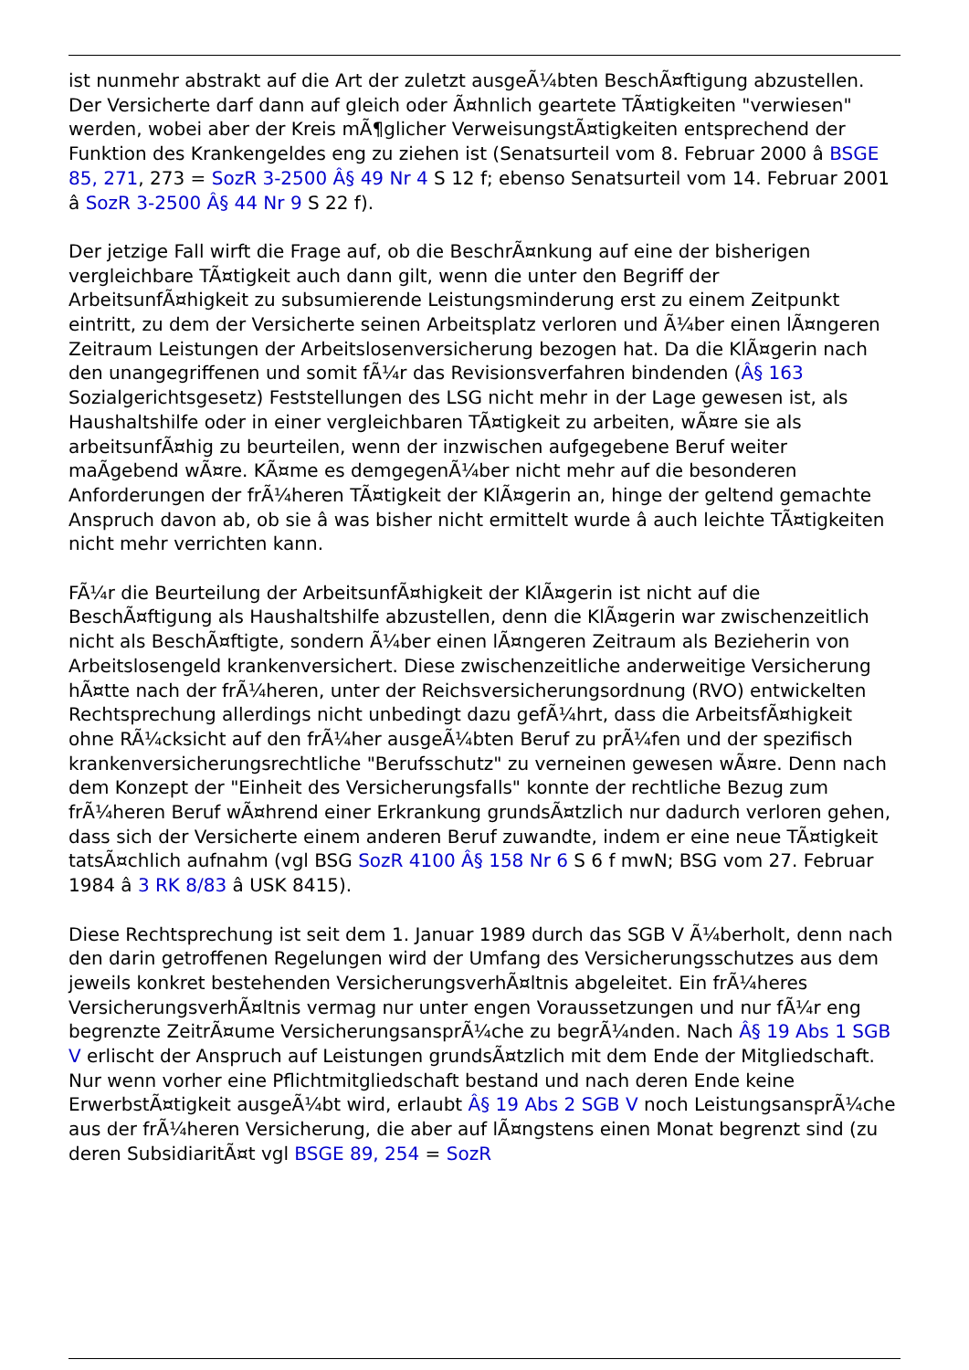ist nunmehr abstrakt auf die Art der zuletzt ausgeÃ¼bten BeschÃ¤ftigung abzustellen. Der Versicherte darf dann auf gleich oder Ã¤hnlich geartete TÃ¤tigkeiten "verwiesen" werden, wobei aber der Kreis mÃ¶glicher VerweisungstÃ¤tigkeiten entsprechend der Funktion des Krankengeldes eng zu ziehen ist (Senatsurteil vom 8. Februar 2000 â BSGE 85, 271, 273 = SozR 3-2500 Â§ 49 Nr 4 S 12 f; ebenso Senatsurteil vom 14. Februar 2001 â SozR 3-2500 Â§ 44 Nr 9 S 22 f).
Der jetzige Fall wirft die Frage auf, ob die BeschrÃ¤nkung auf eine der bisherigen vergleichbare TÃ¤tigkeit auch dann gilt, wenn die unter den Begriff der ArbeitsunfÃ¤higkeit zu subsumierende Leistungsminderung erst zu einem Zeitpunkt eintritt, zu dem der Versicherte seinen Arbeitsplatz verloren und Ã¼ber einen lÃ¤ngeren Zeitraum Leistungen der Arbeitslosenversicherung bezogen hat. Da die KlÃ¤gerin nach den unangegriffenen und somit fÃ¼r das Revisionsverfahren bindenden (Â§ 163 Sozialgerichtsgesetz) Feststellungen des LSG nicht mehr in der Lage gewesen ist, als Haushaltshilfe oder in einer vergleichbaren TÃ¤tigkeit zu arbeiten, wÃ¤re sie als arbeitsunfÃ¤hig zu beurteilen, wenn der inzwischen aufgegebene Beruf weiter maÃgebend wÃ¤re. KÃ¤me es demgegenÃ¼ber nicht mehr auf die besonderen Anforderungen der frÃ¼heren TÃ¤tigkeit der KlÃ¤gerin an, hinge der geltend gemachte Anspruch davon ab, ob sie â was bisher nicht ermittelt wurde â auch leichte TÃ¤tigkeiten nicht mehr verrichten kann.
FÃ¼r die Beurteilung der ArbeitsunfÃ¤higkeit der KlÃ¤gerin ist nicht auf die BeschÃ¤ftigung als Haushaltshilfe abzustellen, denn die KlÃ¤gerin war zwischenzeitlich nicht als BeschÃ¤ftigte, sondern Ã¼ber einen lÃ¤ngeren Zeitraum als Bezieherin von Arbeitslosengeld krankenversichert. Diese zwischenzeitliche anderweitige Versicherung hÃ¤tte nach der frÃ¼heren, unter der Reichsversicherungsordnung (RVO) entwickelten Rechtsprechung allerdings nicht unbedingt dazu gefÃ¼hrt, dass die ArbeitsfÃ¤higkeit ohne RÃ¼cksicht auf den frÃ¼her ausgeÃ¼bten Beruf zu prÃ¼fen und der spezifisch krankenversicherungsrechtliche "Berufsschutz" zu verneinen gewesen wÃ¤re. Denn nach dem Konzept der "Einheit des Versicherungsfalls" konnte der rechtliche Bezug zum frÃ¼heren Beruf wÃ¤hrend einer Erkrankung grundsÃ¤tzlich nur dadurch verloren gehen, dass sich der Versicherte einem anderen Beruf zuwandte, indem er eine neue TÃ¤tigkeit tatsÃ¤chlich aufnahm (vgl BSG SozR 4100 Â§ 158 Nr 6 S 6 f mwN; BSG vom 27. Februar 1984 â 3 RK 8/83 â USK 8415).
Diese Rechtsprechung ist seit dem 1. Januar 1989 durch das SGB V Ã¼berholt, denn nach den darin getroffenen Regelungen wird der Umfang des Versicherungsschutzes aus dem jeweils konkret bestehenden VersicherungsverhÃ¤ltnis abgeleitet. Ein frÃ¼heres VersicherungsverhÃ¤ltnis vermag nur unter engen Voraussetzungen und nur fÃ¼r eng begrenzte ZeitrÃ¤ume VersicherungsansprÃ¼che zu begrÃ¼nden. Nach Â§ 19 Abs 1 SGB V erlischt der Anspruch auf Leistungen grundsÃ¤tzlich mit dem Ende der Mitgliedschaft. Nur wenn vorher eine Pflichtmitgliedschaft bestand und nach deren Ende keine ErwerbstÃ¤tigkeit ausgeÃ¼bt wird, erlaubt Â§ 19 Abs 2 SGB V noch LeistungsansprÃ¼che aus der frÃ¼heren Versicherung, die aber auf lÃ¤ngstens einen Monat begrenzt sind (zu deren SubsidiaritÃ¤t vgl BSGE 89, 254 = SozR